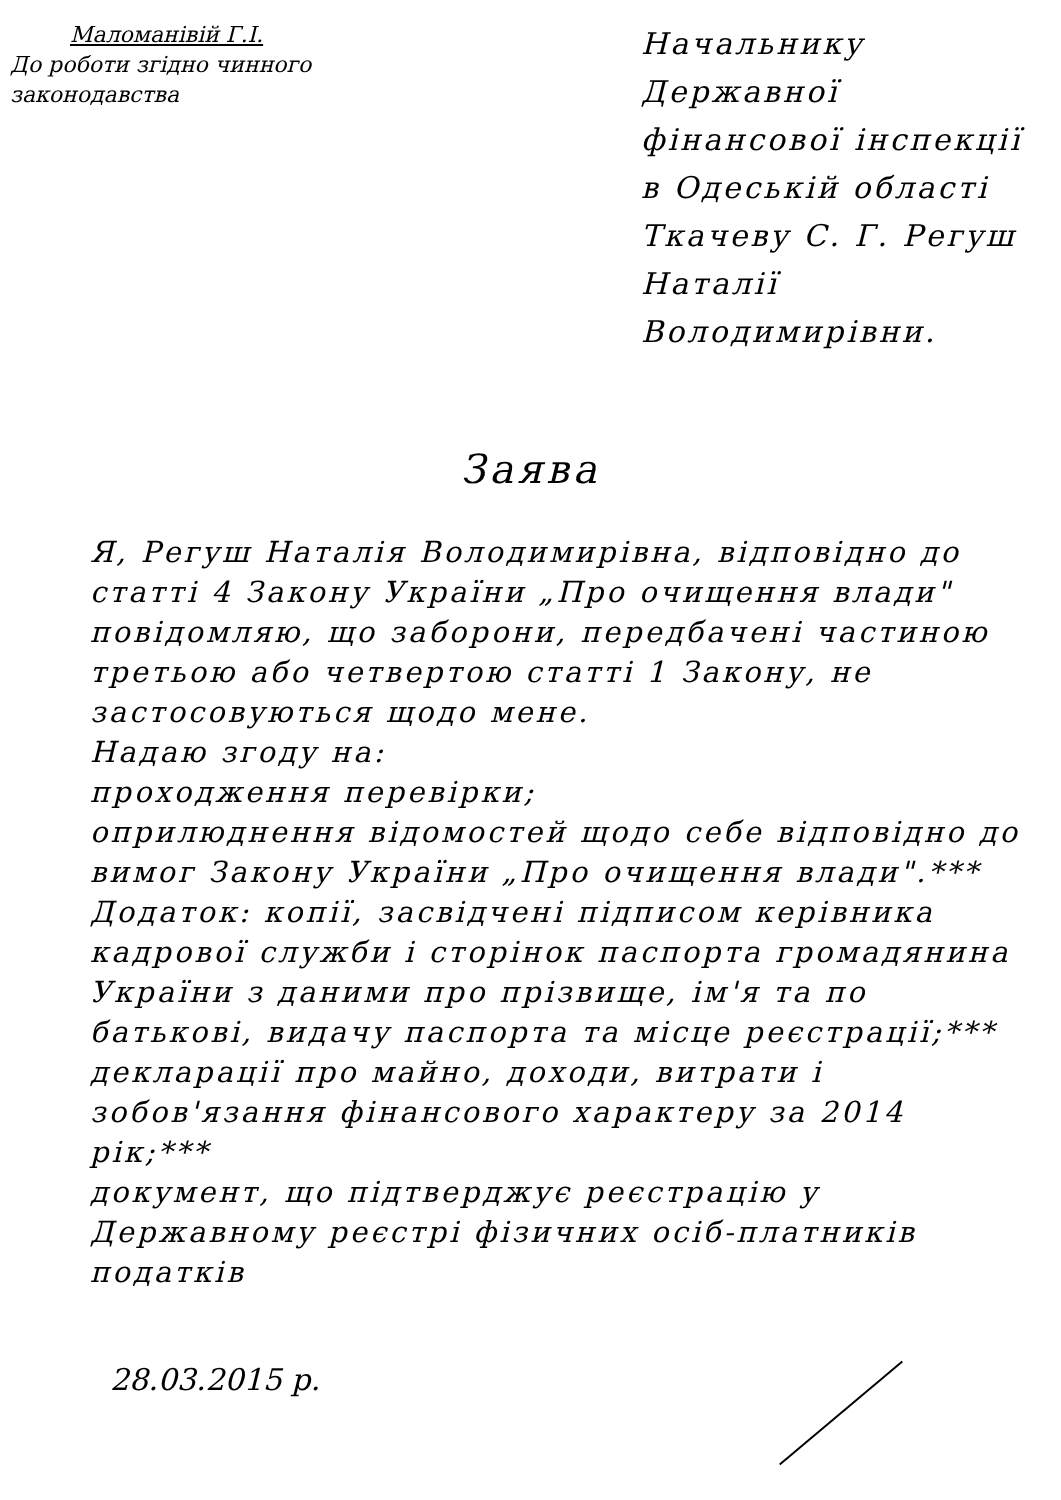Маломанівій Г.І.
До роботи згідно чинного законодавства
Начальнику Державної фінансової інспекції в Одеській області Ткачеву С. Г. Регуш Наталії Володимирівни.
Заява
Я, Регуш Наталія Володимирівна, відповідно до статті 4 Закону України „Про очищення влади" повідомляю, що заборони, передбачені частиною третьою або четвертою статті 1 Закону, не застосовуються щодо мене.
Надаю згоду на:
проходження перевірки;
оприлюднення відомостей щодо себе відповідно до вимог Закону України „Про очищення влади".***
Додаток: копії, засвідчені підписом керівника кадрової служби і сторінок паспорта громадянина України з даними про прізвище, ім'я та по батькові, видачу паспорта та місце реєстрації;***
декларації про майно, доходи, витрати і зобов'язання фінансового характеру за 2014 рік;***
документ, що підтверджує реєстрацію у Державному реєстрі фізичних осіб-платників податків
28.03.2015 р.